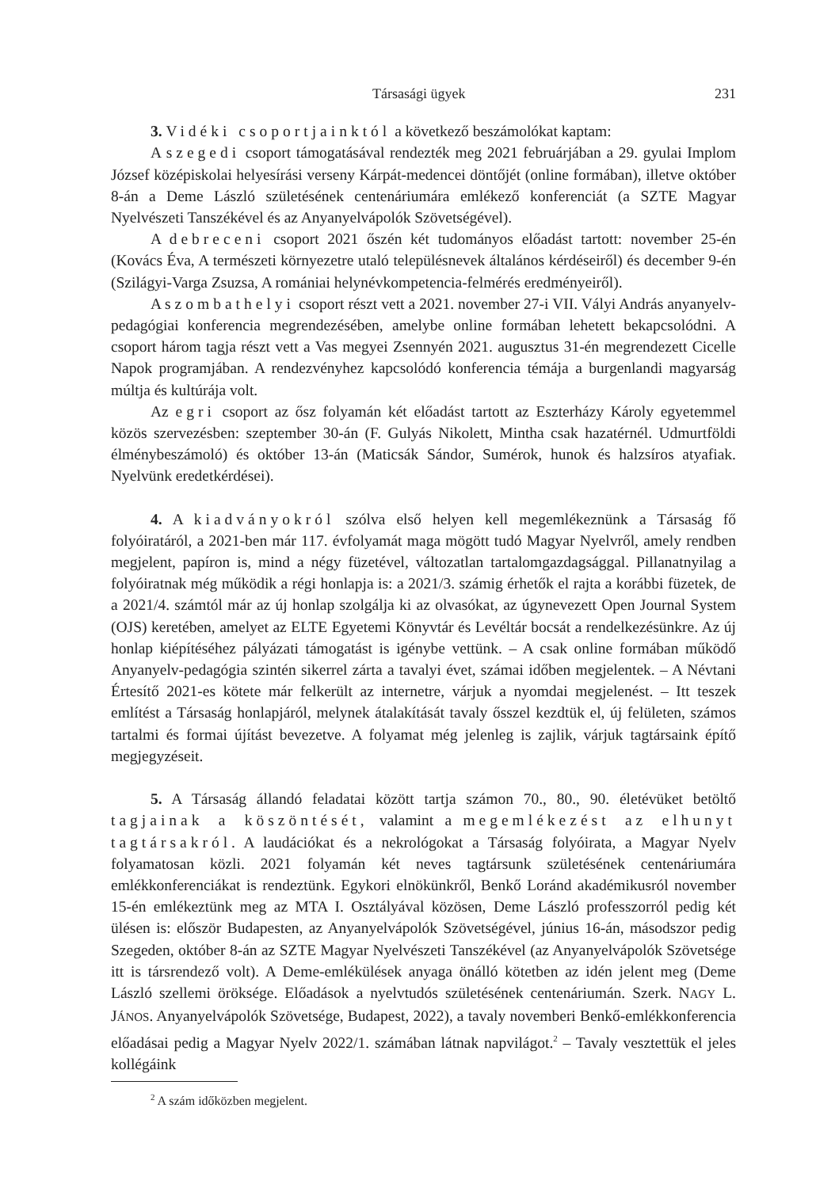Társasági ügyek 231
3. Vidéki csoportjainktól a következő beszámolókat kaptam:
A szegedi csoport támogatásával rendezték meg 2021 februárjában a 29. gyulai Implom József középiskolai helyesírási verseny Kárpát-medencei döntőjét (online formában), illetve október 8-án a Deme László születésének centenáriumára emlékező konferenciát (a SZTE Magyar Nyelvészeti Tanszékével és az Anyanyelvápolók Szövetségével).
A debreceni csoport 2021 őszén két tudományos előadást tartott: november 25-én (Kovács Éva, A természeti környezetre utaló településnevek általános kérdéseiről) és december 9-én (Szilágyi-Varga Zsuzsa, A romániai helynévkompetencia-felmérés eredményeiről).
A szombathelyi csoport részt vett a 2021. november 27-i VII. Vályi András anyanyelv-pedagógiai konferencia megrendezésében, amelybe online formában lehetett bekapcsolódni. A csoport három tagja részt vett a Vas megyei Zsennyén 2021. augusztus 31-én megrendezett Cicelle Napok programjában. A rendezvényhez kapcsolódó konferencia témája a burgenlandi magyarság múltja és kultúrája volt.
Az egri csoport az ősz folyamán két előadást tartott az Eszterházy Károly egyetemmel közös szervezésben: szeptember 30-án (F. Gulyás Nikolett, Mintha csak hazatérnél. Udmurtföldi élménybeszámoló) és október 13-án (Maticsák Sándor, Sumérok, hunok és halzsíros atyafiak. Nyelvünk eredetkérdései).
4. A kiadványokról szólva első helyen kell megemlékeznünk a Társaság fő folyóiratáról, a 2021-ben már 117. évfolyamát maga mögött tudó Magyar Nyelvről, amely rendben megjelent, papíron is, mind a négy füzetével, változatlan tartalomgazdagsággal. Pillanatnyilag a folyóiratnak még működik a régi honlapja is: a 2021/3. számig érhetők el rajta a korábbi füzetek, de a 2021/4. számtól már az új honlap szolgálja ki az olvasókat, az úgynevezett Open Journal System (OJS) keretében, amelyet az ELTE Egyetemi Könyvtár és Levéltár bocsát a rendelkezésünkre. Az új honlap kiépítéséhez pályázati támogatást is igénybe vettünk. – A csak online formában működő Anyanyelv-pedagógia szintén sikerrel zárta a tavalyi évet, számai időben megjelentek. – A Névtani Értesítő 2021-es kötete már felkerült az internetre, várjuk a nyomdai megjelenést. – Itt teszek említést a Társaság honlapjáról, melynek átalakítását tavaly ősszel kezdtük el, új felületen, számos tartalmi és formai újítást bevezetve. A folyamat még jelenleg is zajlik, várjuk tagtársaink építő megjegyzéseit.
5. A Társaság állandó feladatai között tartja számon 70., 80., 90. életévüket betöltő tagjainak a köszöntését, valamint a megemlékezést az elhunyt tagtársakról. A laudációkat és a nekrológokat a Társaság folyóirata, a Magyar Nyelv folyamatosan közli. 2021 folyamán két neves tagtársunk születésének centenáriumára emlékkonferenciákat is rendeztünk. Egykori elnökünkről, Benkő Loránd akadémikusról november 15-én emlékeztünk meg az MTA I. Osztályával közösen, Deme László professzorról pedig két ülésen is: először Budapesten, az Anyanyelvápolók Szövetségével, június 16-án, másodszor pedig Szegeden, október 8-án az SZTE Magyar Nyelvészeti Tanszékével (az Anyanyelvápolók Szövetsége itt is társrendező volt). A Deme-emlékülések anyaga önálló kötetben az idén jelent meg (Deme László szellemi öröksége. Előadások a nyelvtudós születésének centenáriumán. Szerk. NAGY L. JÁNOS. Anyanyelvápolók Szövetsége, Budapest, 2022), a tavaly novemberi Benkő-emlékkonferencia előadásai pedig a Magyar Nyelv 2022/1. számában látnak napvilágot.<sup>2</sup> – Tavaly vesztettük el jeles kollégáink
<sup>2</sup> A szám időközben megjelent.